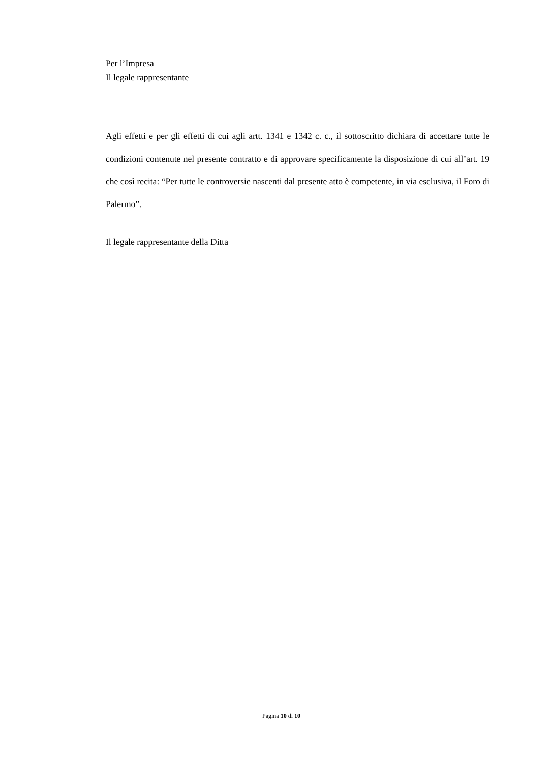Per l’Impresa
Il legale rappresentante
Agli effetti e per gli effetti di cui agli artt. 1341 e 1342 c. c., il sottoscritto dichiara di accettare tutte le condizioni contenute nel presente contratto e di approvare specificamente la disposizione di cui all’art. 19 che così recita: “Per tutte le controversie nascenti dal presente atto è competente, in via esclusiva, il Foro di Palermo”.
Il legale rappresentante della Ditta
Pagina 10 di 10